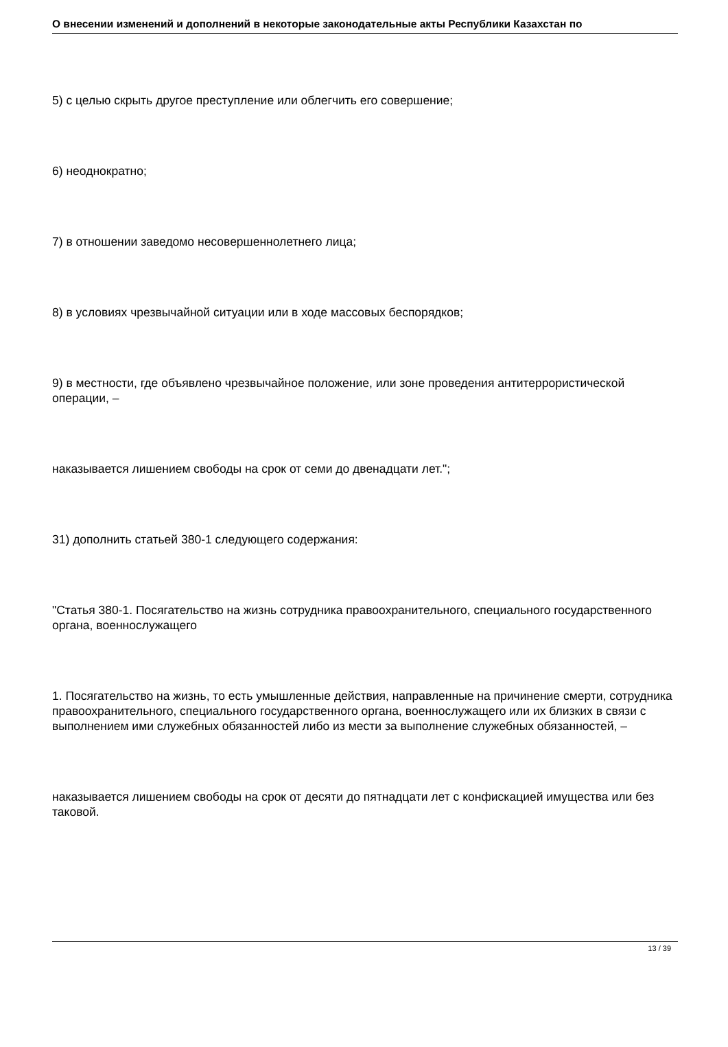О внесении изменений и дополнений в некоторые законодательные акты Республики Казахстан по
5) с целью скрыть другое преступление или облегчить его совершение;
6) неоднократно;
7) в отношении заведомо несовершеннолетнего лица;
8) в условиях чрезвычайной ситуации или в ходе массовых беспорядков;
9) в местности, где объявлено чрезвычайное положение, или зоне проведения антитеррористической операции, –
наказывается лишением свободы на срок от семи до двенадцати лет.";
31) дополнить статьей 380-1 следующего содержания:
"Статья 380-1. Посягательство на жизнь сотрудника правоохранительного, специального государственного органа, военнослужащего
1. Посягательство на жизнь, то есть умышленные действия, направленные на причинение смерти, сотрудника правоохранительного, специального государственного органа, военнослужащего или их близких в связи с выполнением ими служебных обязанностей либо из мести за выполнение служебных обязанностей, –
наказывается лишением свободы на срок от десяти до пятнадцати лет с конфискацией имущества или без таковой.
13 / 39